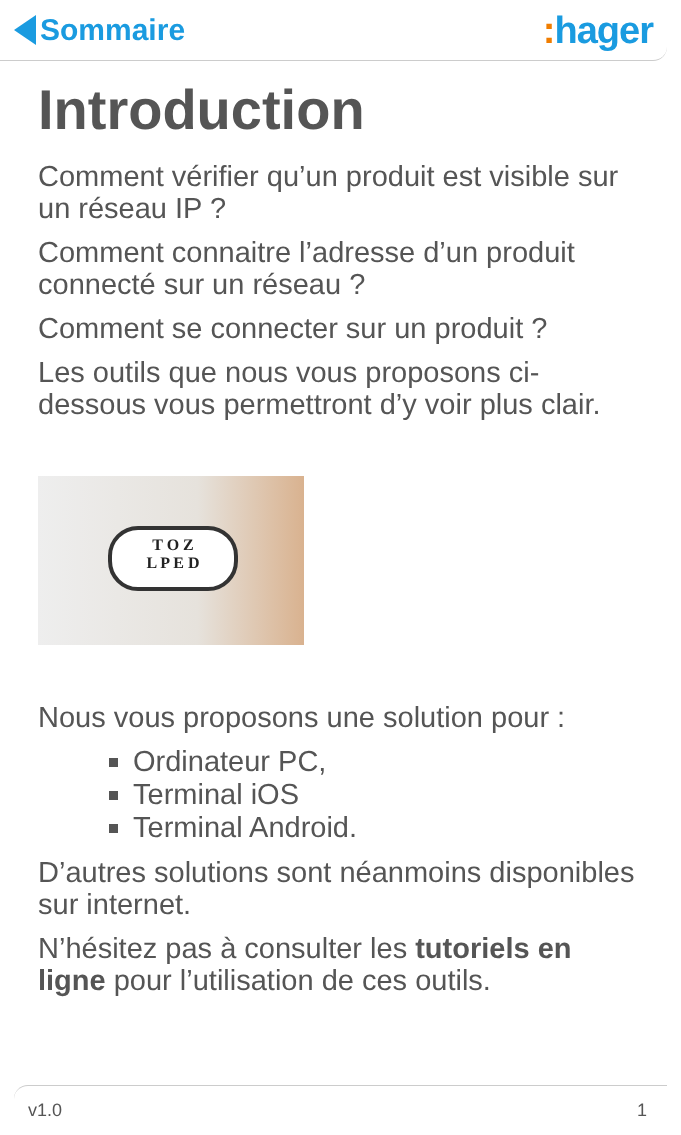Sommaire
: hager
Introduction
Comment vérifier qu’un produit est visible sur un réseau IP ?
Comment connaitre l’adresse d’un produit connecté sur un réseau ?
Comment se connecter sur un produit ?
Les outils que nous vous proposons ci-dessous vous permettront d’y voir plus clair.
T O Z
L P E D
Nous vous proposons une solution pour :
Ordinateur PC,
Terminal iOS
Terminal Android.
D’autres solutions sont néanmoins disponibles sur internet.
N’hésitez pas à consulter les tutoriels en ligne pour l’utilisation de ces outils.
v1.0 1